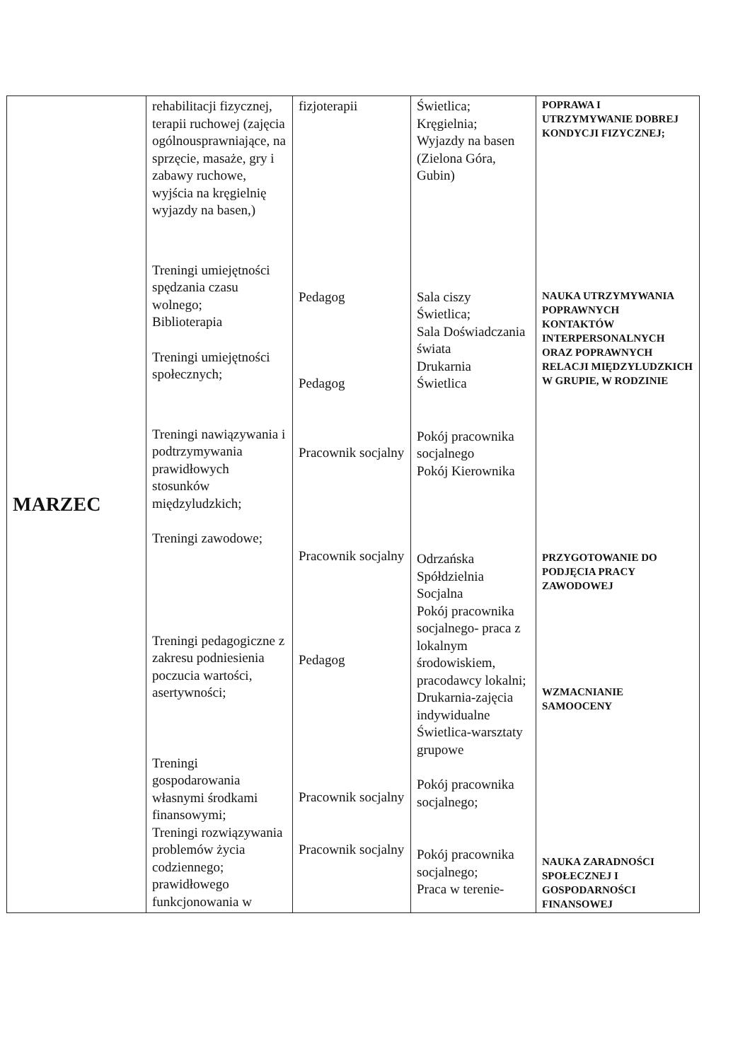| MARZEC | rehabilitacji fizycznej, terapii ruchowej (zajęcia ogólnousprawniające, na sprzęcie, masaże, gry i zabawy ruchowe, wyjścia na kręgielnię wyjazdy na basen,) Treningi umiejętności spędzania czasu wolnego; Biblioterapia Treningi umiejętności społecznych; Treningi nawiązywania i podtrzymywania prawidłowych stosunków międzyludzkich; Treningi zawodowe; Treningi pedagogiczne z zakresu podniesienia poczucia wartości, asertywności; Treningi gospodarowania własnymi środkami finansowymi; Treningi rozwiązywania problemów życia codziennego; prawidłowego funkcjonowania w | fizjoterapii Pedagog Pedagog Pracownik socjalny Pracownik socjalny Pedagog Pracownik socjalny Pracownik socjalny | Świetlica; Kręgielnia; Wyjazdy na basen (Zielona Góra, Gubin) Sala ciszy Świetlica; Sala Doświadczania świata Drukarnia Świetlica Pokój pracownika socjalnego Pokój Kierownika Odrzańska Spółdzielnia Socjalna Pokój pracownika socjalnego- praca z lokalnym środowiskiem, pracodawcy lokalni; Drukarnia-zajęcia indywidualne Świetlica-warsztaty grupowe Pokój pracownika socjalnego; Pokój pracownika socjalnego; Praca w terenie- | POPRAWA I UTRZYMYWANIE DOBREJ KONDYCJI FIZYCZNEJ; NAUKA UTRZYMYWANIA POPRAWNYCH KONTAKTÓW INTERPERSONALNYCH ORAZ POPRAWNYCH RELACJI MIĘDZYLUDZKICH W GRUPIE, W RODZINIE PRZYGOTOWANIE DO PODJĘCIA PRACY ZAWODOWEJ WZMACNIANIE SAMOOCENY NAUKA ZARADNOŚCI SPOŁECZNEJ I GOSPODARNOŚCI FINANSOWEJ |